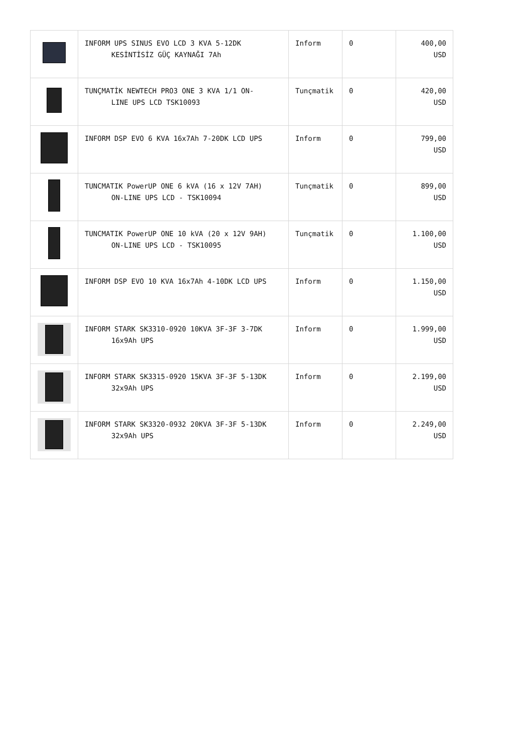| | INFORM UPS SINUS EVO LCD 3 KVA 5-12DK KESİNTİSİZ GÜÇ KAYNAĞI 7Ah | Inform | 0 | 400,00 USD |
| | TUNÇMATİK NEWTECH PRO3 ONE 3 KVA 1/1 ON- LINE UPS LCD TSK10093 | Tunçmatik | 0 | 420,00 USD |
| | INFORM DSP EVO 6 KVA 16x7Ah 7-20DK LCD UPS | Inform | 0 | 799,00 USD |
| | TUNCMATIK PowerUP ONE 6 kVA (16 x 12V 7AH) ON-LINE UPS LCD - TSK10094 | Tunçmatik | 0 | 899,00 USD |
| | TUNCMATIK PowerUP ONE 10 kVA (20 x 12V 9AH) ON-LINE UPS LCD - TSK10095 | Tunçmatik | 0 | 1.100,00 USD |
| | INFORM DSP EVO 10 KVA 16x7Ah 4-10DK LCD UPS | Inform | 0 | 1.150,00 USD |
| | INFORM STARK SK3310-0920 10KVA 3F-3F 3-7DK 16x9Ah UPS | Inform | 0 | 1.999,00 USD |
| | INFORM STARK SK3315-0920 15KVA 3F-3F 5-13DK 32x9Ah UPS | Inform | 0 | 2.199,00 USD |
| | INFORM STARK SK3320-0932 20KVA 3F-3F 5-13DK 32x9Ah UPS | Inform | 0 | 2.249,00 USD |